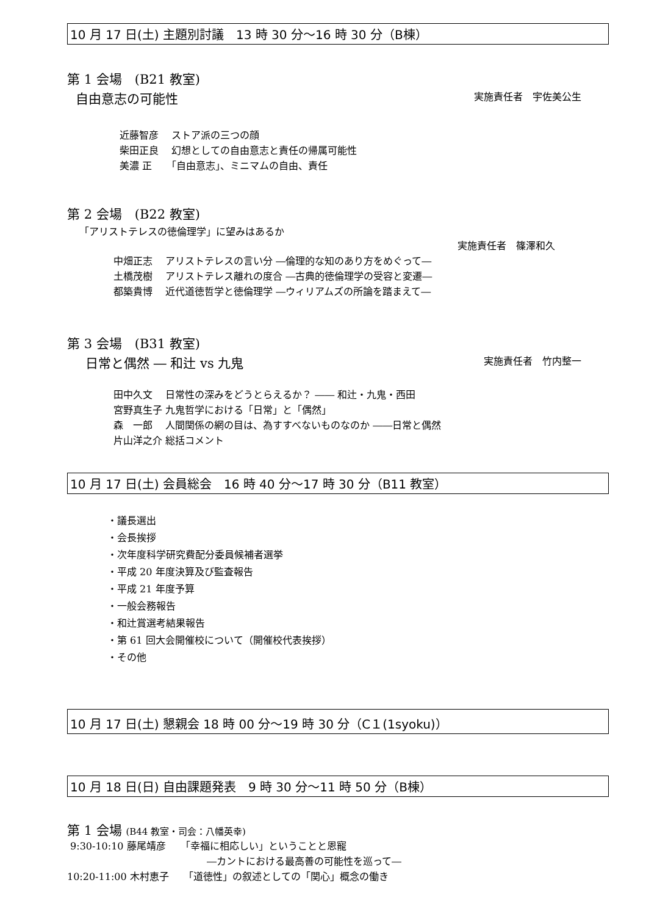10 月 17 日(土) 主題別討議　13 時 30 分～16 時 30 分（B棟）
第 1 会場　(B21 教室)
自由意志の可能性 実施責任者　宇佐美公生
近藤智彦　 ストア派の三つの顔
柴田正良　 幻想としての自由意志と責任の帰属可能性
美濃 正　　「自由意志」、ミニマムの自由、責任
第 2 会場　(B22 教室)
「アリストテレスの徳倫理学」に望みはあるか
実施責任者　篠澤和久
中畑正志　 アリストテレスの言い分 ―倫理的な知のあり方をめぐって―
土橋茂樹　 アリストテレス離れの度合 ―古典的徳倫理学の受容と変遷―
都築貴博　 近代道徳哲学と徳倫理学 ―ウィリアムズの所論を踏まえて―
第 3 会場　(B31 教室)
日常と偶然 ― 和辻 vs 九鬼 実施責任者　竹内整一
田中久文　 日常性の深みをどうとらえるか？ ―― 和辻・九鬼・西田
宮野真生子 九鬼哲学における「日常」と「偶然」
森　一郎　 人間関係の網の目は、為すすべないものなのか ――日常と偶然
片山洋之介 総括コメント
10 月 17 日(土) 会員総会　16 時 40 分～17 時 30 分（B11 教室）
・議長選出
・会長挨拶
・次年度科学研究費配分委員候補者選挙
・平成 20 年度決算及び監査報告
・平成 21 年度予算
・一般会務報告
・和辻賞選考結果報告
・第 61 回大会開催校について（開催校代表挨拶）
・その他
10 月 17 日(土) 懇親会 18 時 00 分～19 時 30 分（C１(1syoku)）
10 月 18 日(日) 自由課題発表　9 時 30 分～11 時 50 分（B棟）
第 1 会場 (B44 教室・司会：八幡英幸)
9:30-10:10 藤尾靖彦　　「幸福に相応しい」ということと恩寵
　　　　　　　　　　　　　　 ―カントにおける最高善の可能性を巡って―
10:20-11:00 木村恵子　　「道徳性」の叙述としての「関心」概念の働き